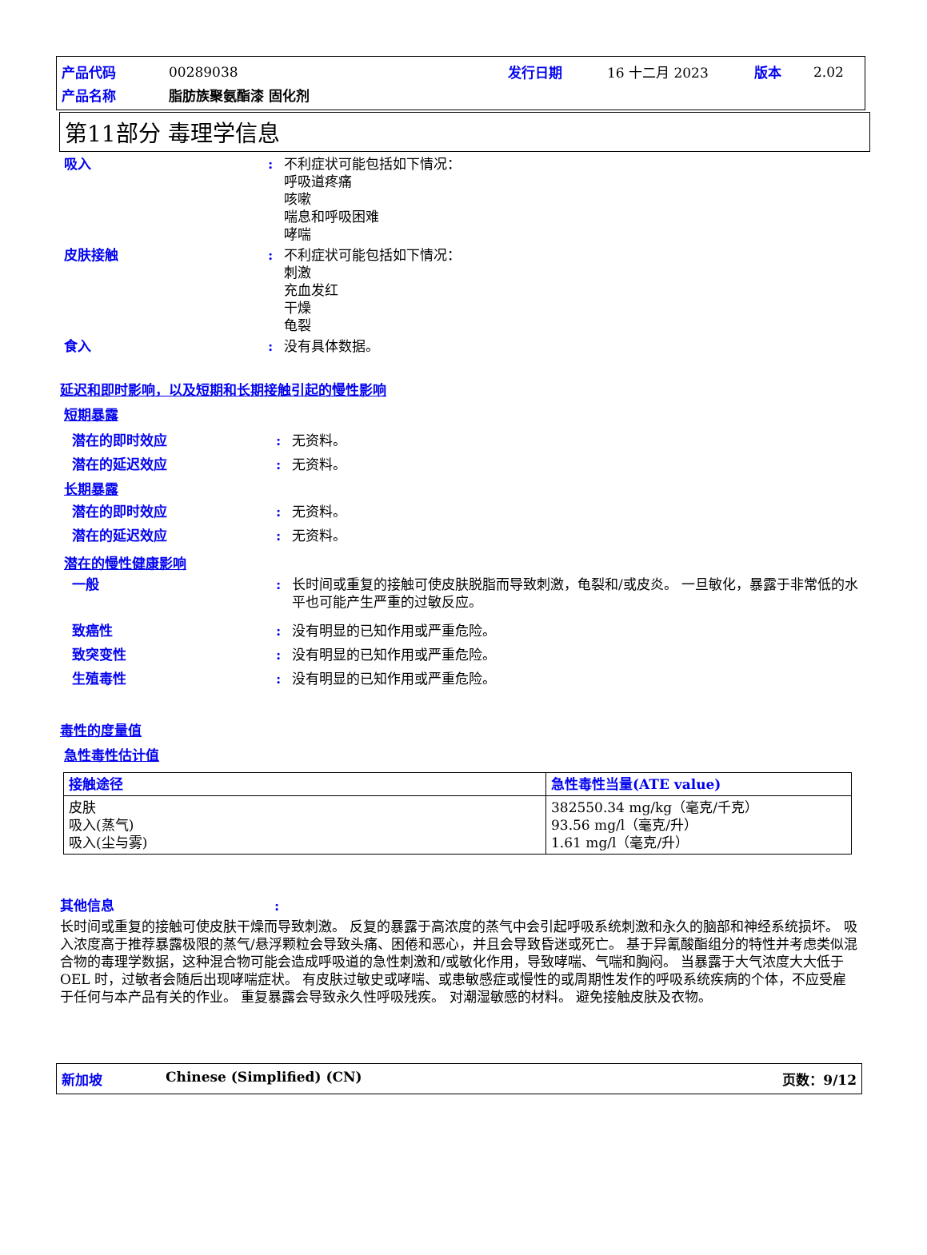| 产品代码 | 00289038 | 发行日期 | 16 十二月 2023 | 版本 | 2.02 |
| 产品名称 | 脂肪族聚氨酯漆 固化剂 | | | | |
第11部分 毒理学信息
吸入 : 不利症状可能包括如下情况：
呼吸道疼痛
咳嗽
喘息和呼吸困难
哮喘
皮肤接触 : 不利症状可能包括如下情况：
刺激
充血发红
干燥
龟裂
食入 : 没有具体数据。
延迟和即时影响，以及短期和长期接触引起的慢性影响
短期暴露
潜在的即时效应 : 无资料。
潜在的延迟效应 : 无资料。
长期暴露
潜在的即时效应 : 无资料。
潜在的延迟效应 : 无资料。
潜在的慢性健康影响
一般 : 长时间或重复的接触可使皮肤脱脂而导致刺激，龟裂和/或皮炎。 一旦敏化，暴露于非常低的水平也可能产生严重的过敏反应。
致癌性 : 没有明显的已知作用或严重危险。
致突变性 : 没有明显的已知作用或严重危险。
生殖毒性 : 没有明显的已知作用或严重危险。
毒性的度量值
急性毒性估计值
| 接触途径 | 急性毒性当量(ATE value) |
| --- | --- |
| 皮肤 吸入(蒸气) 吸入(尘与雾) | 382550.34 mg/kg（毫克/千克） 93.56 mg/l（毫克/升） 1.61 mg/l（毫克/升） |
其他信息:
长时间或重复的接触可使皮肤干燥而导致刺激。 反复的暴露于高浓度的蒸气中会引起呼吸系统刺激和永久的脑部和神经系统损坏。 吸入浓度高于推荐暴露极限的蒸气/悬浮颗粒会导致头痛、困倦和恶心，并且会导致昏迷或死亡。 基于异氰酸酯组分的特性并考虑类似混合物的毒理学数据，这种混合物可能会造成呼吸道的急性刺激和/或敏化作用，导致哮喘、气喘和胸闷。 当暴露于大气浓度大大低于 OEL 时，过敏者会随后出现哮喘症状。 有皮肤过敏史或哮喘、或患敏感症或慢性的或周期性发作的呼吸系统疾病的个体，不应受雇于任何与本产品有关的作业。 重复暴露会导致永久性呼吸残疾。 对潮湿敏感的材料。 避免接触皮肤及衣物。
新加坡 Chinese (Simplified) (CN) 页数：9/12